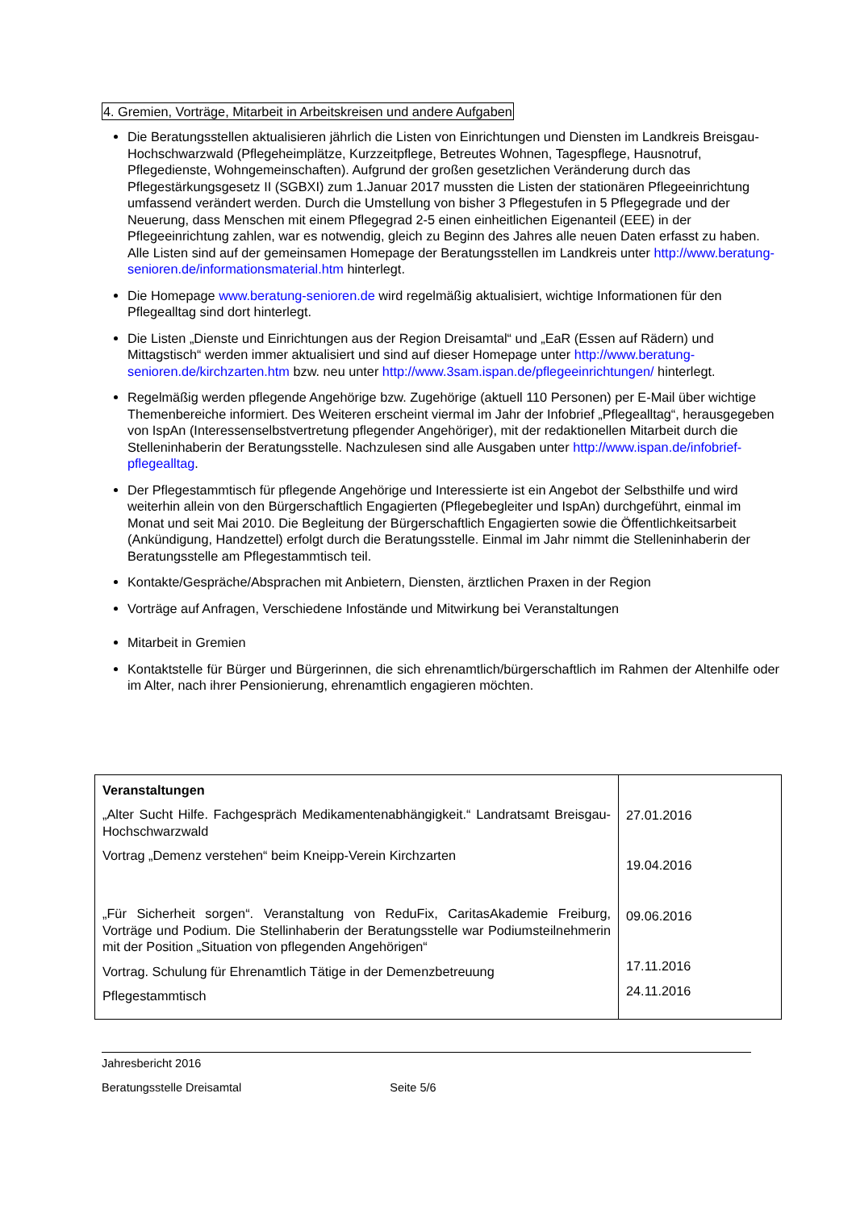4. Gremien, Vorträge, Mitarbeit in Arbeitskreisen und andere Aufgaben
Die Beratungsstellen aktualisieren jährlich die Listen von Einrichtungen und Diensten im Landkreis Breisgau-Hochschwarzwald (Pflegeheimplätze, Kurzzeitpflege, Betreutes Wohnen, Tagespflege, Hausnotruf, Pflegedienste, Wohngemeinschaften). Aufgrund der großen gesetzlichen Veränderung durch das Pflegestärkungsgesetz II (SGBXI) zum 1.Januar 2017 mussten die Listen der stationären Pflegeeinrichtung umfassend verändert werden. Durch die Umstellung von bisher 3 Pflegestufen in 5 Pflegegrade und der Neuerung, dass Menschen mit einem Pflegegrad 2-5 einen einheitlichen Eigenanteil (EEE) in der Pflegeeinrichtung zahlen, war es notwendig, gleich zu Beginn des Jahres alle neuen Daten erfasst zu haben. Alle Listen sind auf der gemeinsamen Homepage der Beratungsstellen im Landkreis unter http://www.beratung-senioren.de/informationsmaterial.htm hinterlegt.
Die Homepage www.beratung-senioren.de wird regelmäßig aktualisiert, wichtige Informationen für den Pflegealltag sind dort hinterlegt.
Die Listen „Dienste und Einrichtungen aus der Region Dreisamtal“ und „EaR (Essen auf Rädern) und Mittagstisch“ werden immer aktualisiert und sind auf dieser Homepage unter http://www.beratung-senioren.de/kirchzarten.htm bzw. neu unter http://www.3sam.ispan.de/pflegeeinrichtungen/ hinterlegt.
Regelmäßig werden pflegende Angehörige bzw. Zugehörige (aktuell 110 Personen) per E-Mail über wichtige Themenbereiche informiert. Des Weiteren erscheint viermal im Jahr der Infobrief „Pflegealltag“, herausgegeben von IspAn (Interessenselbstvertretung pflegender Angehöriger), mit der redaktionellen Mitarbeit durch die Stelleninhaberin der Beratungsstelle. Nachzulesen sind alle Ausgaben unter http://www.ispan.de/infobrief-pflegealltag.
Der Pflegestammtisch für pflegende Angehörige und Interessierte ist ein Angebot der Selbsthilfe und wird weiterhin allein von den Bürgerschaftlich Engagierten (Pflegebegleiter und IspAn) durchgeführt, einmal im Monat und seit Mai 2010. Die Begleitung der Bürgerschaftlich Engagierten sowie die Öffentlichkeitsarbeit (Ankündigung, Handzettel) erfolgt durch die Beratungsstelle. Einmal im Jahr nimmt die Stelleninhaberin der Beratungsstelle am Pflegestammtisch teil.
Kontakte/Gespräche/Absprachen mit Anbietern, Diensten, ärztlichen Praxen in der Region
Vorträge auf Anfragen, Verschiedene Infostände und Mitwirkung bei Veranstaltungen
Mitarbeit in Gremien
Kontaktstelle für Bürger und Bürgerinnen, die sich ehrenamtlich/bürgerschaftlich im Rahmen der Altenhilfe oder im Alter, nach ihrer Pensionierung, ehrenamtlich engagieren möchten.
| Veranstaltungen „Alter Sucht Hilfe. Fachgespräch Medikamentenabhängigkeit.“ Landratsamt Breisgau-Hochschwarzwald Vortrag „Demenz verstehen“ beim Kneipp-Verein Kirchzarten „Für Sicherheit sorgen“. Veranstaltung von ReduFix, CaritasAkademie Freiburg, Vorträge und Podium. Die Stellinhaberin der Beratungsstelle war Podiumsteilnehmerin mit der Position „Situation von pflegenden Angehörigen“ Vortrag. Schulung für Ehrenamtlich Tätige in der Demenzbetreuung Pflegestammtisch | 27.01.2016 19.04.2016 09.06.2016 17.11.2016 24.11.2016 |
Jahresbericht 2016
Beratungsstelle Dreisamtal Seite 5/6